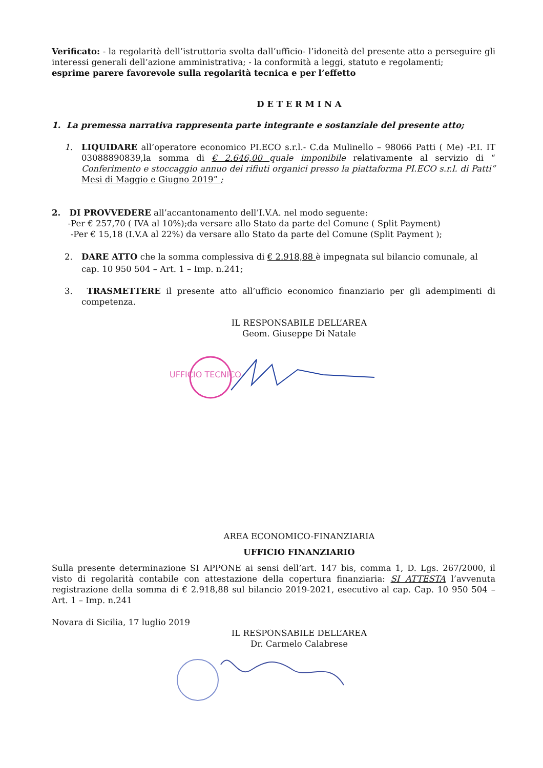Verificato: - la regolarità dell’istruttoria svolta dall’ufficio- l’idoneità del presente atto a perseguire gli interessi generali dell’azione amministrativa; - la conformità a leggi, statuto e regolamenti;
esprime parere favorevole sulla regolarità tecnica e per l’effetto
D E T E R M I N A
1. La premessa narrativa rappresenta parte integrante e sostanziale del presente atto;
1. LIQUIDARE all’operatore economico PI.ECO s.r.l.- C.da Mulinello – 98066 Patti ( Me) -P.I. IT 03088890839,la somma di € 2.646,00 quale imponibile relativamente al servizio di “ Conferimento e stoccaggio annuo dei rifiuti organici presso la piattaforma PI.ECO s.r.l. di Patti” Mesi di Maggio e Giugno 2019” ;
2. DI PROVVEDERE all’accantonamento dell’I.V.A. nel modo seguente:
-Per € 257,70 ( IVA al 10%);da versare allo Stato da parte del Comune ( Split Payment)
-Per € 15,18 (I.V.A al 22%) da versare allo Stato da parte del Comune (Split Payment );
2. DARE ATTO che la somma complessiva di € 2.918,88 è impegnata sul bilancio comunale, al cap. 10 950 504 – Art. 1 – Imp. n.241;
3. TRASMETTERE il presente atto all’ufficio economico finanziario per gli adempimenti di competenza.
IL RESPONSABILE DELL’AREA
Geom. Giuseppe Di Natale
UFFICIO TECNICO
AREA ECONOMICO-FINANZIARIA
UFFICIO FINANZIARIO
Sulla presente determinazione SI APPONE ai sensi dell’art. 147 bis, comma 1, D. Lgs. 267/2000, il visto di regolarità contabile con attestazione della copertura finanziaria: SI ATTESTA l’avvenuta registrazione della somma di € 2.918,88 sul bilancio 2019-2021, esecutivo al cap. Cap. 10 950 504 – Art. 1 – Imp. n.241
Novara di Sicilia, 17 luglio 2019
IL RESPONSABILE DELL’AREA
Dr. Carmelo Calabrese